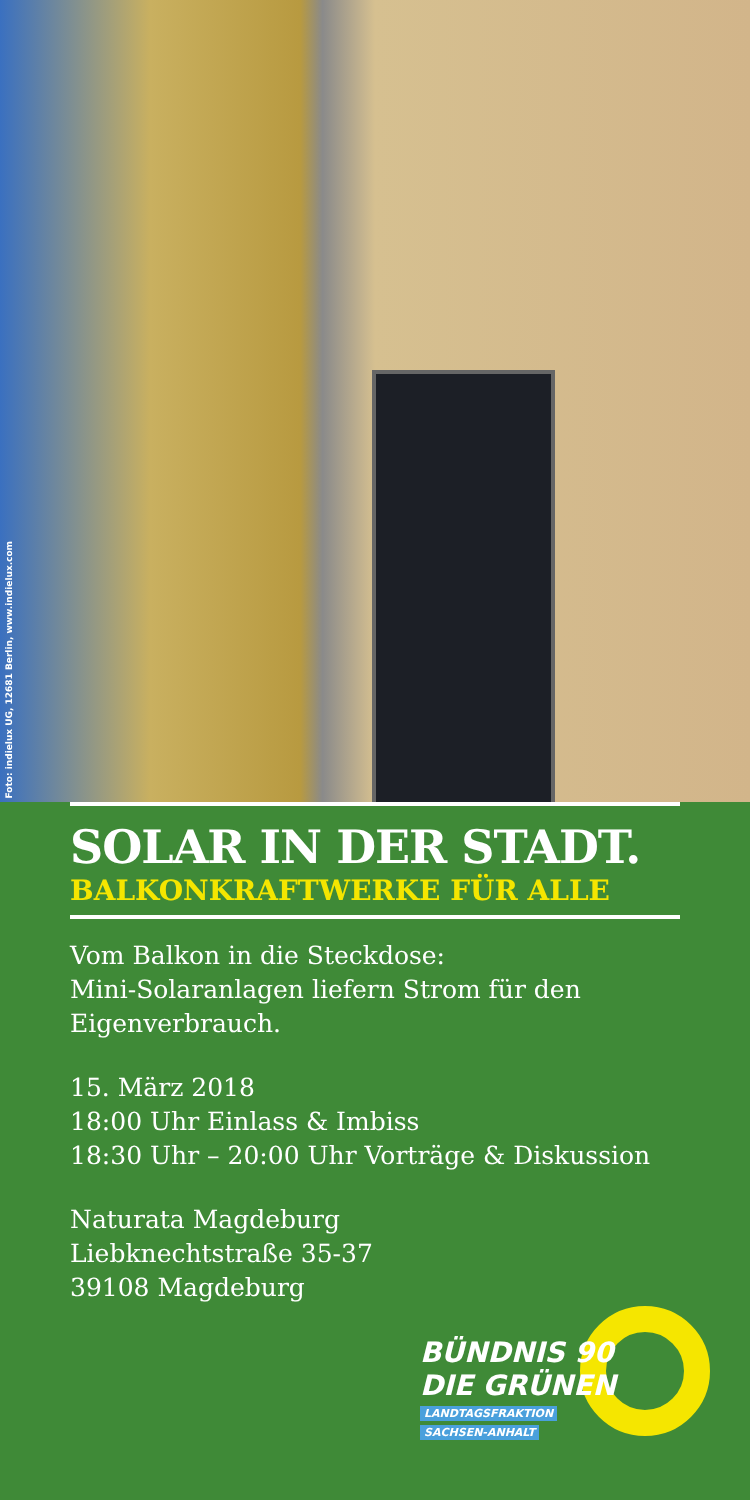Foto: indielux UG, 12681 Berlin, www.indielux.com
SOLAR IN DER STADT.
BALKONKRAFTWERKE FÜR ALLE
Vom Balkon in die Steckdose:
Mini-Solaranlagen liefern Strom für den Eigenverbrauch.
15. März 2018
18:00 Uhr Einlass & Imbiss
18:30 Uhr – 20:00 Uhr Vorträge & Diskussion
Naturata Magdeburg
Liebknechtstraße 35-37
39108 Magdeburg
BÜNDNIS 90
DIE GRÜNEN
LANDTAGSFRAKTION
SACHSEN-ANHALT